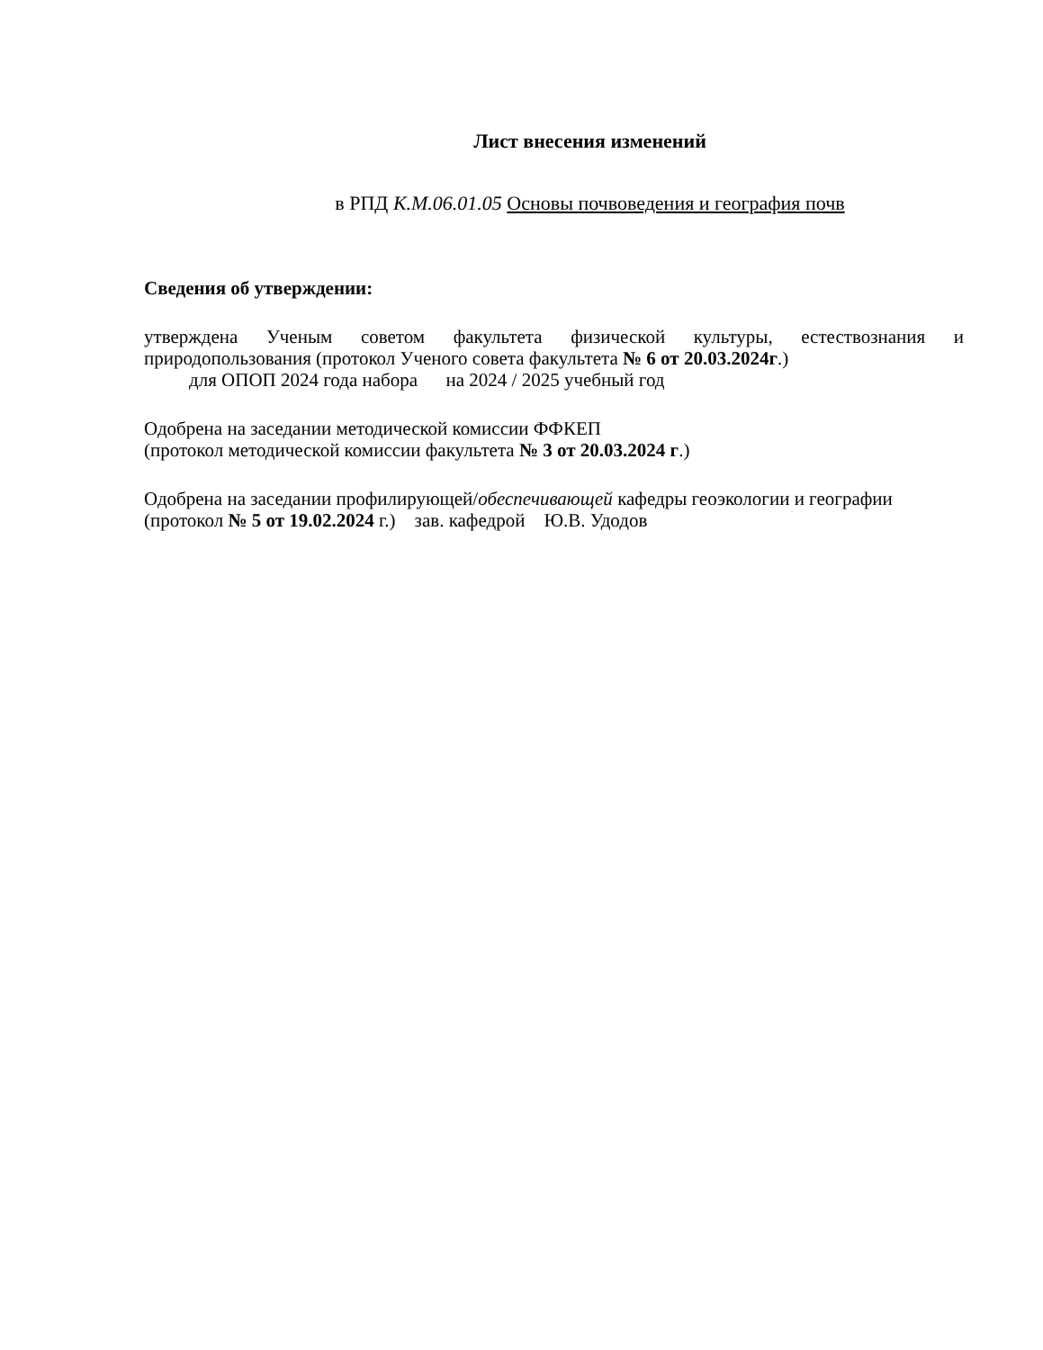Лист внесения изменений
в РПД К.М.06.01.05 Основы почвоведения и география почв
Сведения об утверждении:
утверждена Ученым советом факультета физической культуры, естествознания и природопользования (протокол Ученого совета факультета № 6 от 20.03.2024г.)
для ОПОП 2024 года набора на 2024 / 2025 учебный год
Одобрена на заседании методической комиссии ФФКЕП
(протокол методической комиссии факультета № 3 от 20.03.2024 г.)
Одобрена на заседании профилирующей/обеспечивающей кафедры геоэкологии и географии
(протокол № 5 от 19.02.2024 г.) зав. кафедрой Ю.В. Удодов